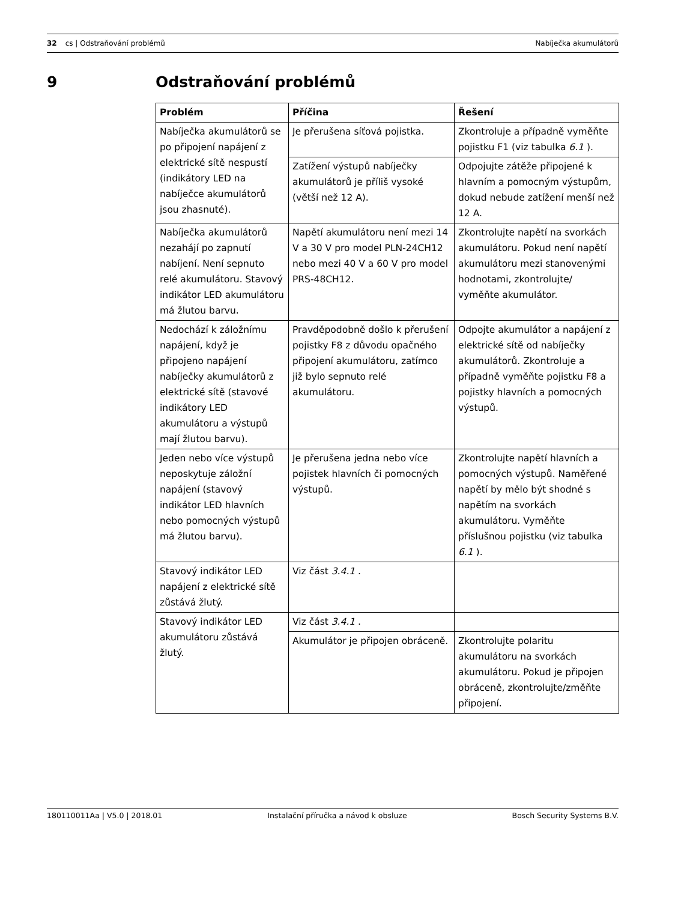32 cs | Odstraňování problémů Nabíječka akumulátorů
9 Odstraňování problémů
| Problém | Příčina | Řešení |
| --- | --- | --- |
| Nabíječka akumulátorů se po připojení napájení z elektrické sítě nespustí (indikátory LED na nabíječce akumulátorů jsou zhasnuté). | Je přerušena síťová pojistka. | Zkontroluje a případně vyměňte pojistku F1 (viz tabulka 6.1 ). |
| | Zatížení výstupů nabíječky akumulátorů je příliš vysoké (větší než 12 A). | Odpojujte zátěže připojené k hlavním a pomocným výstupům, dokud nebude zatížení menší než 12 A. |
| Nabíječka akumulátorů nezahájí po zapnutí nabíjení. Není sepnuto relé akumulátoru. Stavový indikátor LED akumulátoru má žlutou barvu. | Napětí akumulátoru není mezi 14 V a 30 V pro model PLN-24CH12 nebo mezi 40 V a 60 V pro model PRS-48CH12. | Zkontrolujte napětí na svorkách akumulátoru. Pokud není napětí akumulátoru mezi stanovenými hodnotami, zkontrolujte/ vyměňte akumulátor. |
| Nedochází k záložnímu napájení, když je připojeno napájení nabíječky akumulátorů z elektrické sítě (stavové indikátory LED akumulátoru a výstupů mají žlutou barvu). | Pravděpodobně došlo k přerušení pojistky F8 z důvodu opačného připojení akumulátoru, zatímco již bylo sepnuto relé akumulátoru. | Odpojte akumulátor a napájení z elektrické sítě od nabíječky akumulátorů. Zkontroluje a případně vyměňte pojistku F8 a pojistky hlavních a pomocných výstupů. |
| Jeden nebo více výstupů neposkytuje záložní napájení (stavový indikátor LED hlavních nebo pomocných výstupů má žlutou barvu). | Je přerušena jedna nebo více pojistek hlavních či pomocných výstupů. | Zkontrolujte napětí hlavních a pomocných výstupů. Naměřené napětí by mělo být shodné s napětím na svorkách akumulátoru. Vyměňte příslušnou pojistku (viz tabulka 6.1 ). |
| Stavový indikátor LED napájení z elektrické sítě zůstává žlutý. | Viz část 3.4.1 . | |
| Stavový indikátor LED akumulátoru zůstává žlutý. | Viz část 3.4.1 . | |
| | Akumulátor je připojen obráceně. | Zkontrolujte polaritu akumulátoru na svorkách akumulátoru. Pokud je připojen obráceně, zkontrolujte/změňte připojení. |
180110011Aa | V5.0 | 2018.01 Instalační příručka a návod k obsluze Bosch Security Systems B.V.